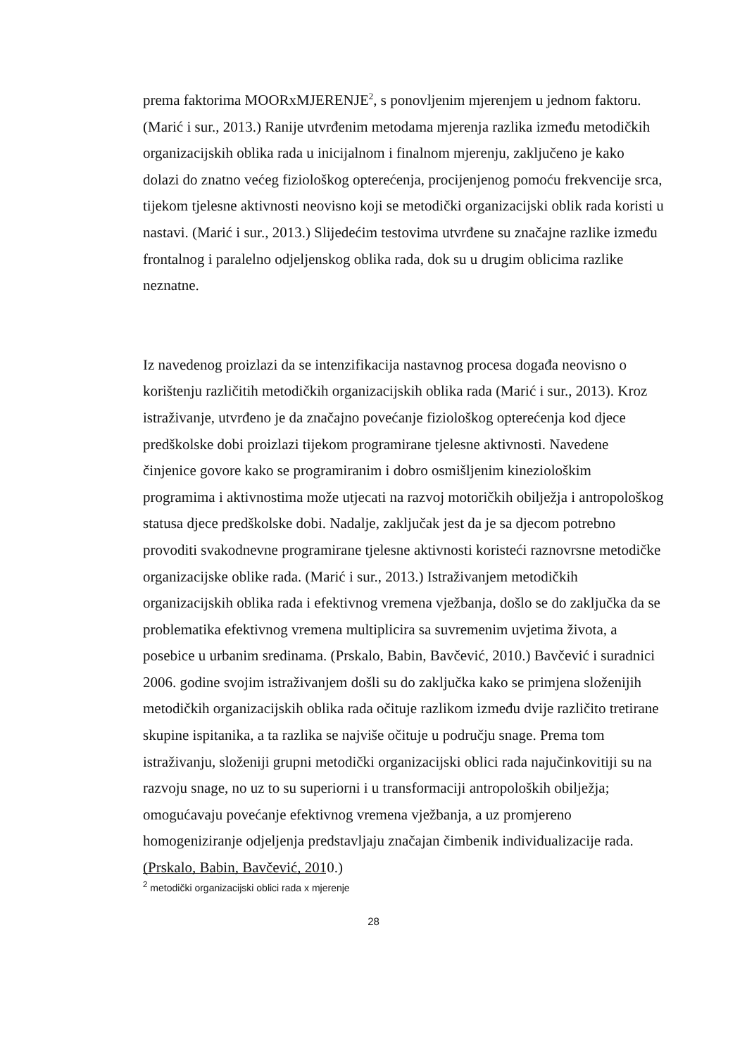prema faktorima MOORxMJERENJE<sup>2</sup>, s ponovljenim mjerenjem u jednom faktoru. (Marić i sur., 2013.) Ranije utvrđenim metodama mjerenja razlika između metodičkih organizacijskih oblika rada u inicijalnom i finalnom mjerenju, zaključeno je kako dolazi do znatno većeg fiziološkog opterećenja, procijenjenog pomoću frekvencije srca, tijekom tjelesne aktivnosti neovisno koji se metodički organizacijski oblik rada koristi u nastavi. (Marić i sur., 2013.) Slijedećim testovima utvrđene su značajne razlike između frontalnog i paralelno odjeljenskog oblika rada, dok su u drugim oblicima razlike neznatne.
Iz navedenog proizlazi da se intenzifikacija nastavnog procesa događa neovisno o korištenju različitih metodičkih organizacijskih oblika rada (Marić i sur., 2013). Kroz istraživanje, utvrđeno je da značajno povećanje fiziološkog opterećenja kod djece predškolske dobi proizlazi tijekom programirane tjelesne aktivnosti. Navedene činjenice govore kako se programiranim i dobro osmišljenim kineziološkim programima i aktivnostima može utjecati na razvoj motoričkih obilježja i antropološkog statusa djece predškolske dobi. Nadalje, zaključak jest da je sa djecom potrebno provoditi svakodnevne programirane tjelesne aktivnosti koristeći raznovrsne metodičke organizacijske oblike rada. (Marić i sur., 2013.) Istraživanjem metodičkih organizacijskih oblika rada i efektivnog vremena vježbanja, došlo se do zaključka da se problematika efektivnog vremena multiplicira sa suvremenim uvjetima života, a posebice u urbanim sredinama. (Prskalo, Babin, Bavčević, 2010.) Bavčević i suradnici 2006. godine svojim istraživanjem došli su do zaključka kako se primjena složenijih metodičkih organizacijskih oblika rada očituje razlikom između dvije različito tretirane skupine ispitanika, a ta razlika se najviše očituje u području snage. Prema tom istraživanju, složeniji grupni metodički organizacijski oblici rada najučinkovitiji su na razvoju snage, no uz to su superiorni i u transformaciji antropoloških obilježja; omogućavaju povećanje efektivnog vremena vježbanja, a uz promjereno homogeniziranje odjeljenja predstavljaju značajan čimbenik individualizacije rada. (Prskalo, Babin, Bavčević, 2010.)
<sup>2</sup> metodički organizacijski oblici rada x mjerenje
28